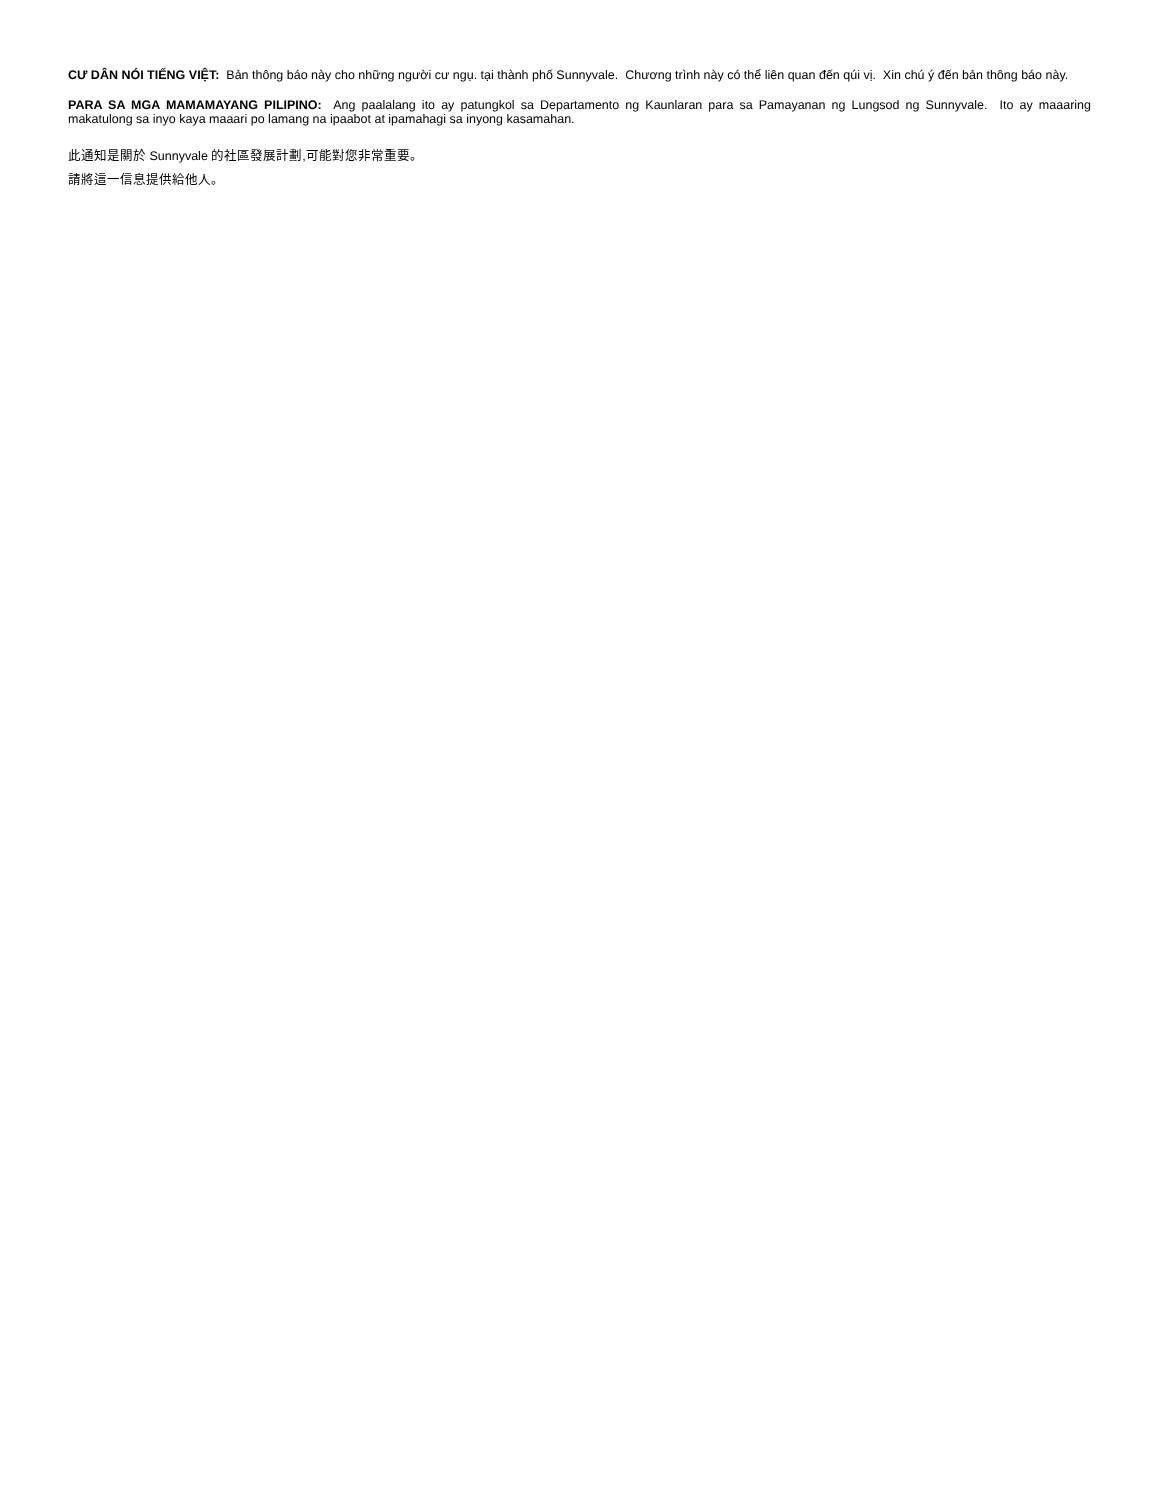CƯ DÂN NÓI TIẾNG VIỆT: Bản thông báo này cho những người cư ngụ. tại thành phố Sunnyvale. Chương trình này có thể liên quan đến qúi vị. Xin chú ý đến bản thông báo này.
PARA SA MGA MAMAMAYANG PILIPINO: Ang paalalang ito ay patungkol sa Departamento ng Kaunlaran para sa Pamayanan ng Lungsod ng Sunnyvale. Ito ay maaaring makatulong sa inyo kaya maaari po lamang na ipaabot at ipamahagi sa inyong kasamahan.
此通知是關於 Sunnyvale 的社區發展計劃,可能對您非常重要。
請將這一信息提供給他人。